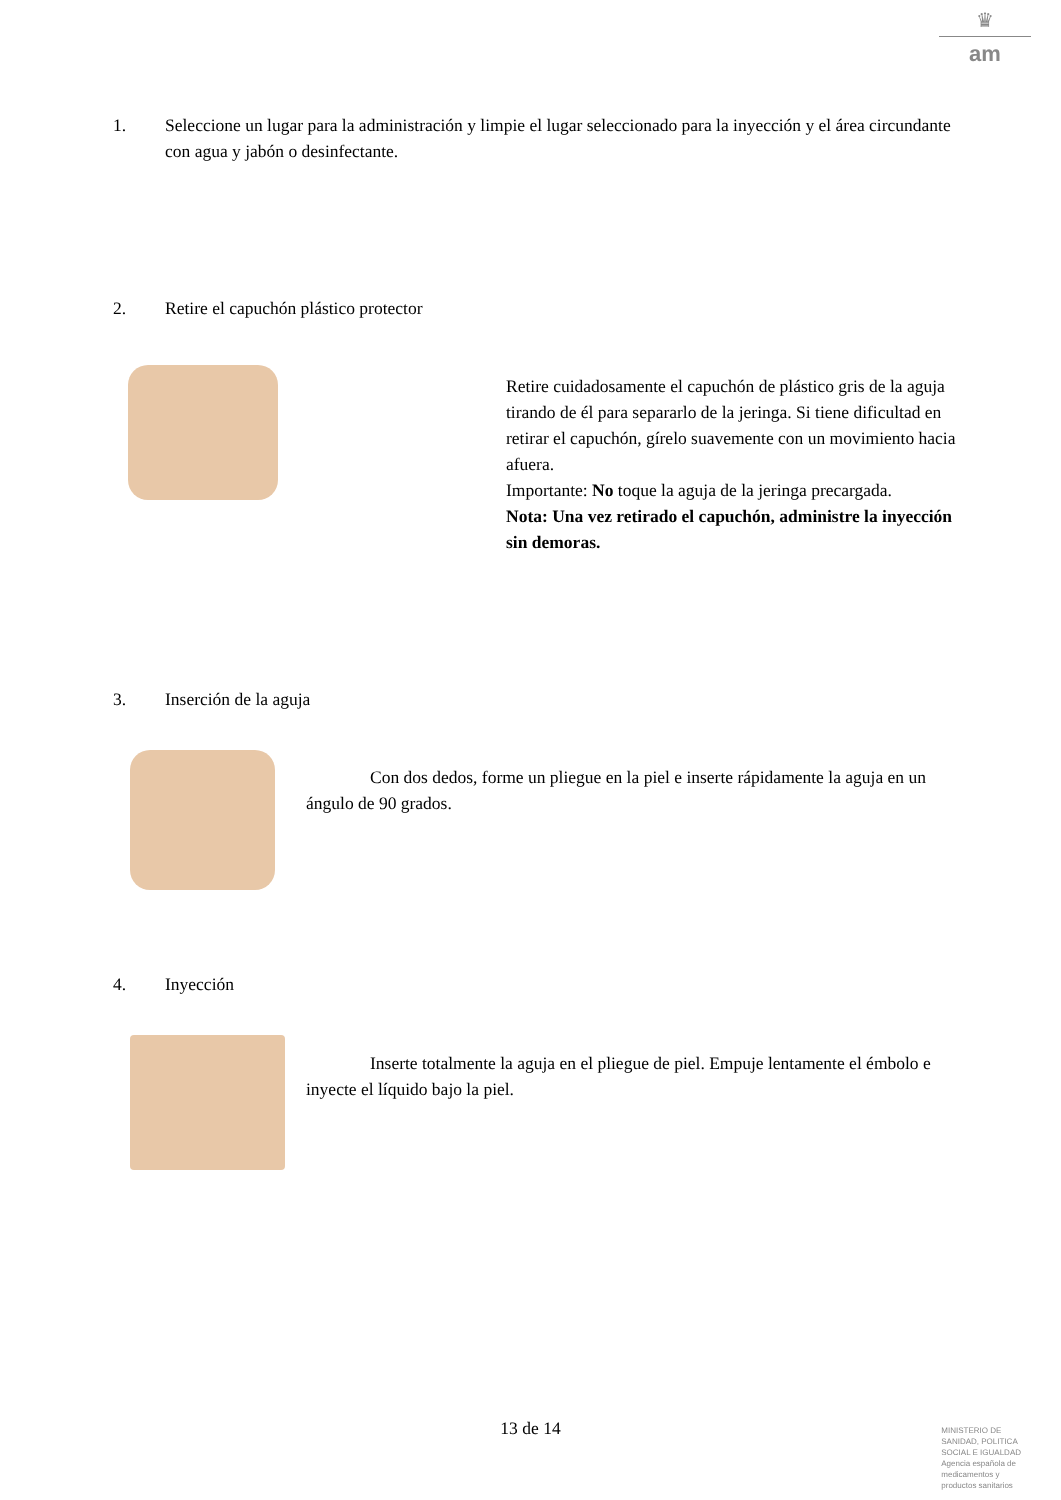♛
am
1. Seleccione un lugar para la administración y limpie el lugar seleccionado para la inyección y el área circundante con agua y jabón o desinfectante.
2. Retire el capuchón plástico protector
Retire cuidadosamente el capuchón de plástico gris de la aguja tirando de él para separarlo de la jeringa. Si tiene dificultad en retirar el capuchón, gírelo suavemente con un movimiento hacia afuera.
Importante: No toque la aguja de la jeringa precargada.
Nota: Una vez retirado el capuchón, administre la inyección sin demoras.
3. Inserción de la aguja
Con dos dedos, forme un pliegue en la piel e inserte rápidamente la aguja en un ángulo de 90 grados.
4. Inyección
Inserte totalmente la aguja en el pliegue de piel. Empuje lentamente el émbolo e inyecte el líquido bajo la piel.
13 de 14
MINISTERIO DE
SANIDAD, POLITICA
SOCIAL E IGUALDAD
Agencia española de
medicamentos y
productos sanitarios